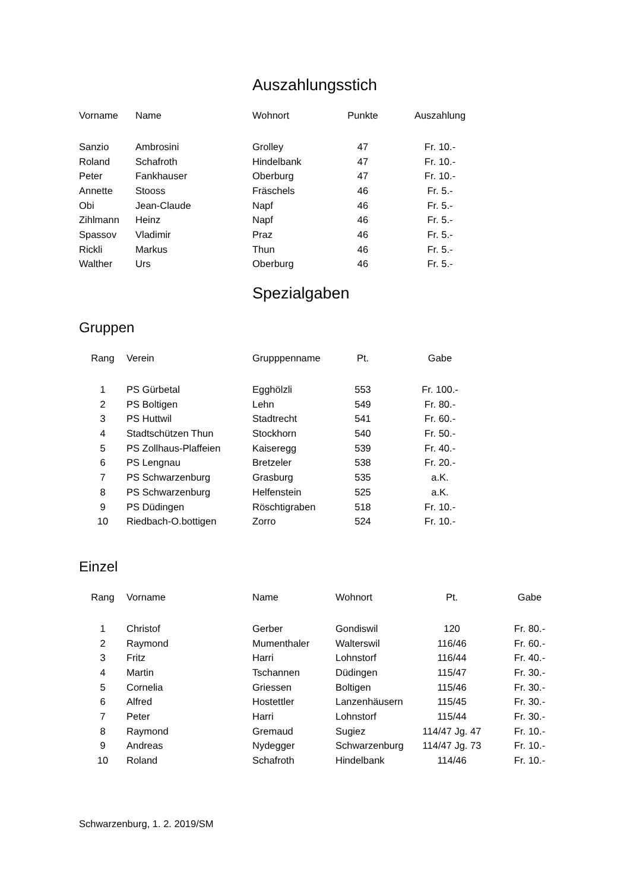Auszahlungsstich
| Vorname | Name | Wohnort | Punkte | Auszahlung |
| --- | --- | --- | --- | --- |
| Sanzio | Ambrosini | Grolley | 47 | Fr. 10.- |
| Roland | Schafroth | Hindelbank | 47 | Fr. 10.- |
| Peter | Fankhauser | Oberburg | 47 | Fr. 10.- |
| Annette | Stooss | Fräschels | 46 | Fr. 5.- |
| Obi | Jean-Claude | Napf | 46 | Fr. 5.- |
| Zihlmann | Heinz | Napf | 46 | Fr. 5.- |
| Spassov | Vladimir | Praz | 46 | Fr. 5.- |
| Rickli | Markus | Thun | 46 | Fr. 5.- |
| Walther | Urs | Oberburg | 46 | Fr. 5.- |
Spezialgaben
Gruppen
| Rang | Verein | Grupppenname | Pt. | Gabe |
| --- | --- | --- | --- | --- |
| 1 | PS Gürbetal | Egghölzli | 553 | Fr. 100.- |
| 2 | PS Boltigen | Lehn | 549 | Fr. 80.- |
| 3 | PS Huttwil | Stadtrecht | 541 | Fr. 60.- |
| 4 | Stadtschützen Thun | Stockhorn | 540 | Fr. 50.- |
| 5 | PS Zollhaus-Plaffeien | Kaiseregg | 539 | Fr. 40.- |
| 6 | PS Lengnau | Bretzeler | 538 | Fr. 20.- |
| 7 | PS Schwarzenburg | Grasburg | 535 | a.K. |
| 8 | PS Schwarzenburg | Helfenstein | 525 | a.K. |
| 9 | PS Düdingen | Röschtigraben | 518 | Fr. 10.- |
| 10 | Riedbach-O.bottigen | Zorro | 524 | Fr. 10.- |
Einzel
| Rang | Vorname | Name | Wohnort | Pt. | Gabe |
| --- | --- | --- | --- | --- | --- |
| 1 | Christof | Gerber | Gondiswil | 120 | Fr. 80.- |
| 2 | Raymond | Mumenthaler | Walterswil | 116/46 | Fr. 60.- |
| 3 | Fritz | Harri | Lohnstorf | 116/44 | Fr. 40.- |
| 4 | Martin | Tschannen | Düdingen | 115/47 | Fr. 30.- |
| 5 | Cornelia | Griessen | Boltigen | 115/46 | Fr. 30.- |
| 6 | Alfred | Hostettler | Lanzenhäusern | 115/45 | Fr. 30.- |
| 7 | Peter | Harri | Lohnstorf | 115/44 | Fr. 30.- |
| 8 | Raymond | Gremaud | Sugiez | 114/47 Jg. 47 | Fr. 10.- |
| 9 | Andreas | Nydegger | Schwarzenburg | 114/47 Jg. 73 | Fr. 10.- |
| 10 | Roland | Schafroth | Hindelbank | 114/46 | Fr. 10.- |
Schwarzenburg, 1. 2. 2019/SM